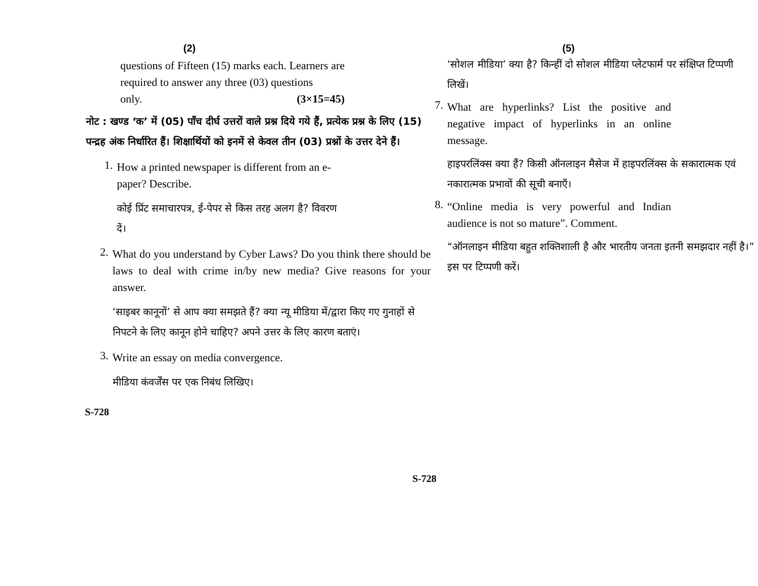(2)
questions of Fifteen (15) marks each. Learners are required to answer any three (03) questions
only. (3×15=45)
नोट : खण्ड ‘क’ में (05) पाँच दीर्घ उत्तरों वाले प्रश्न दिये गये हैं, प्रत्येक प्रश्न के लिए (15) पन्द्रह अंक निर्धारित हैं। शिक्षार्थियों को इनमें से केवल तीन (03) प्रश्नों के उत्तर देने हैं।
1.
How a printed newspaper is different from an e-paper? Describe.
कोई प्रिंट समाचारपत्र, ई-पेपर से किस तरह अलग है? विवरण दें।
2.
What do you understand by Cyber Laws? Do you think there should be laws to deal with crime in/by new media? Give reasons for your answer.
‘साइबर कानूनों’ से आप क्या समझते हैं? क्या न्यू मीडिया में/द्वारा किए गए गुनाहों से निपटने के लिए कानून होने चाहिए? अपने उत्तर के लिए कारण बताएं।
3.
Write an essay on media convergence.
मीडिया कंवर्जेंस पर एक निबंध लिखिए।
S-728
(5)
‘सोशल मीडिया’ क्या है? किन्हीं दो सोशल मीडिया प्लेटफार्म पर संक्षिप्त टिप्पणी लिखें।
7.
What are hyperlinks? List the positive and negative impact of hyperlinks in an online message.
हाइपरलिंक्स क्या हैं? किसी ऑनलाइन मैसेज में हाइपरलिंक्स के सकारात्मक एवं नकारात्मक प्रभावों की सूची बनाएँ।
8.
“Online media is very powerful and Indian audience is not so mature”. Comment.
“ऑनलाइन मीडिया बहुत शक्तिशाली है और भारतीय जनता इतनी समझदार नहीं है।” इस पर टिप्पणी करें।
S-728